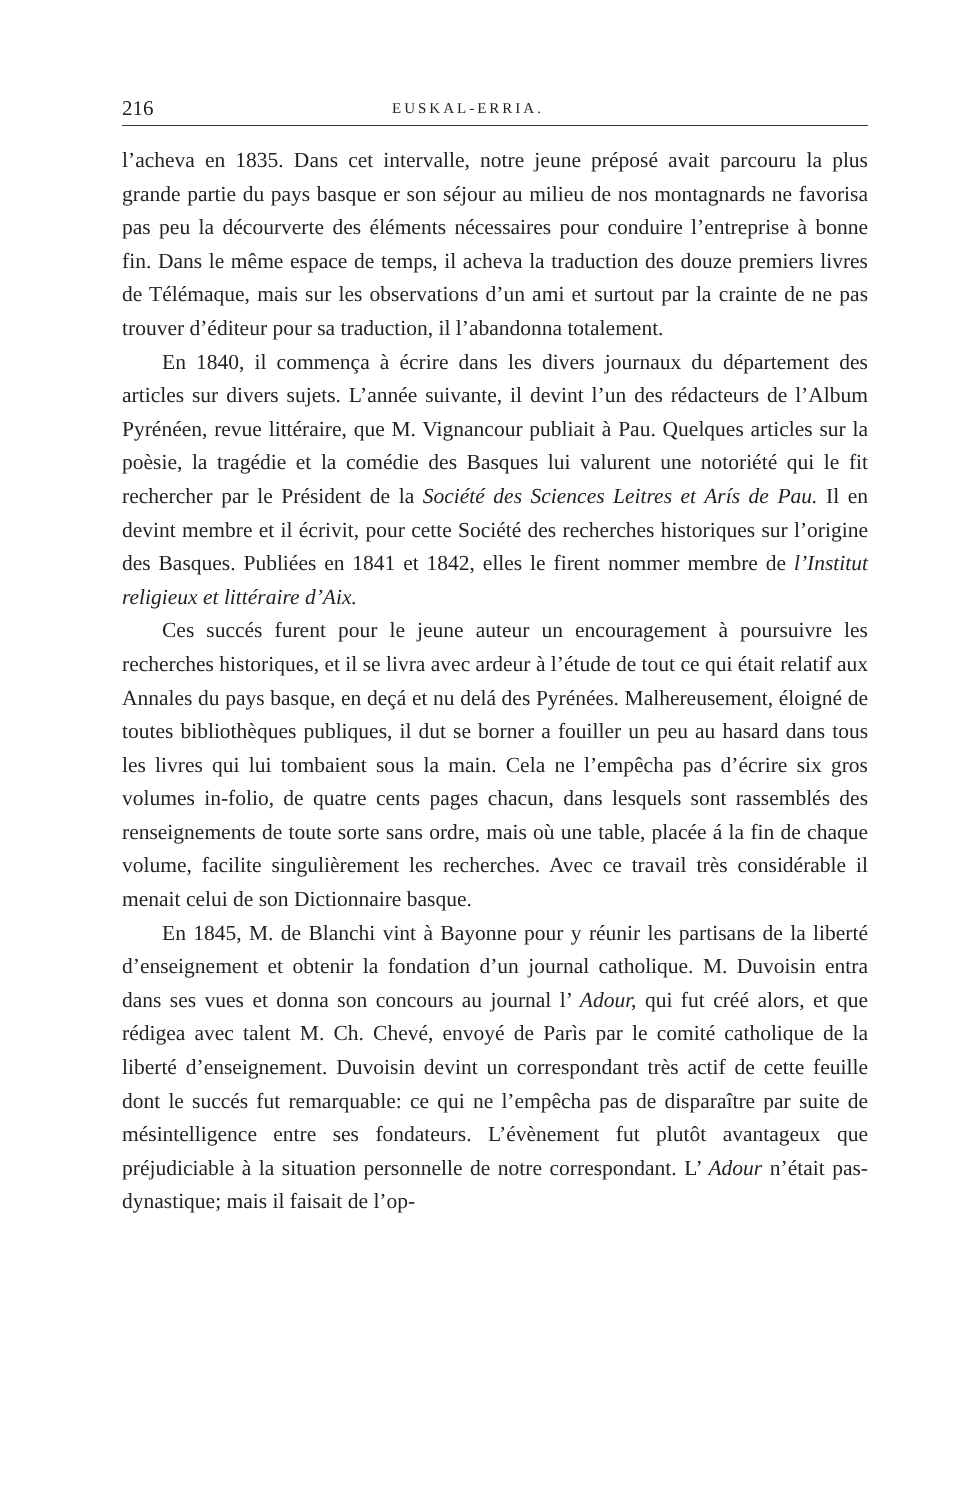216 EUSKAL-ERRIA.
l’acheva en 1835. Dans cet intervalle, notre jeune préposé avait parcouru la plus grande partie du pays basque er son séjour au milieu de nos montagnards ne favorisa pas peu la décourverte des éléments nécessaires pour conduire l’entreprise à bonne fin. Dans le même espace de temps, il acheva la traduction des douze premiers livres de Télémaque, mais sur les observations d’un ami et surtout par la crainte de ne pas trouver d’éditeur pour sa traduction, il l’abandonna totalement.
En 1840, il commença à écrire dans les divers journaux du département des articles sur divers sujets. L’année suivante, il devint l’un des rédacteurs de l’Album Pyrénéen, revue littéraire, que M. Vignancour publiait à Pau. Quelques articles sur la poèsie, la tragédie et la comédie des Basques lui valurent une notoriété qui le fit rechercher par le Président de la Société des Sciences Leitres et Arís de Pau. Il en devint membre et il écrivit, pour cette Société des recherches historiques sur l’origine des Basques. Publiées en 1841 et 1842, elles le firent nommer membre de l’Institut religieux et littéraire d’Aix.
Ces succés furent pour le jeune auteur un encouragement à poursuivre les recherches historiques, et il se livra avec ardeur à l’étude de tout ce qui était relatif aux Annales du pays basque, en deçá et nu delá des Pyrénées. Malhereusement, éloigné de toutes bibliothèques publiques, il dut se borner a fouiller un peu au hasard dans tous les livres qui lui tombaient sous la main. Cela ne l’empêcha pas d’écrire six gros volumes in-folio, de quatre cents pages chacun, dans lesquels sont rassemblés des renseignements de toute sorte sans ordre, mais où une table, placée á la fin de chaque volume, facilite singulièrement les recherches. Avec ce travail très considérable il menait celui de son Dictionnaire basque.
En 1845, M. de Blanchi vint à Bayonne pour y réunir les partisans de la liberté d’enseignement et obtenir la fondation d’un journal catholique. M. Duvoisin entra dans ses vues et donna son concours au journal l’ Adour, qui fut créé alors, et que rédigea avec talent M. Ch. Chevé, envoyé de Parìs par le comité catholique de la liberté d’enseignement. Duvoisin devint un correspondant très actif de cette feuille dont le succés fut remarquable: ce qui ne l’empêcha pas de disparaître par suite de mésintelligence entre ses fondateurs. L’évènement fut plutôt avantageux que préjudiciable à la situation personnelle de notre correspondant. L’ Adour n’était pas-dynastique; mais il faisait de l’op-